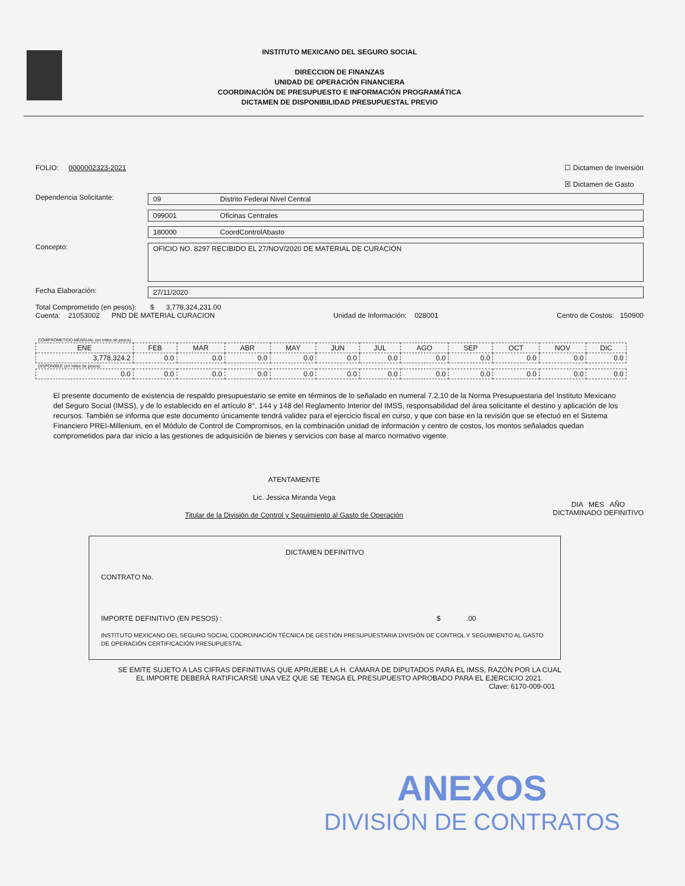INSTITUTO MEXICANO DEL SEGURO SOCIAL
DIRECCION DE FINANZAS
UNIDAD DE OPERACIÓN FINANCIERA
COORDINACIÓN DE PRESUPUESTO E INFORMACIÓN PROGRAMÁTICA
DICTAMEN DE DISPONIBILIDAD PRESUPUESTAL PREVIO
FOLIO: 0000002323-2021 ☐ Dictamen de Inversión
☒ Dictamen de Gasto
Dependencia Solicitante: 09 Distrito Federal Nivel Central
099001 Oficinas Centrales
180000 CoordControlAbasto
Concepto:
OFICIO NO. 8297 RECIBIDO EL 27/NOV/2020 DE MATERIAL DE CURACIÓN
Fecha Elaboración: 27/11/2020
Total Comprometido (en pesos): $ 3,778,324,231.00
Cuenta: 21053002 PND DE MATERIAL CURACION Unidad de Información: 028001 Centro de Costos: 150900
| COMPROMETIDO MENSUAL (en miles de pesos) | | | | | | | | | | | |
| ENE | FEB | MAR | ABR | MAY | JUN | JUL | AGO | SEP | OCT | NOV | DIC |
| 3,778,324.2 | 0.0 | 0.0 | 0.0 | 0.0 | 0.0 | 0.0 | 0.0 | 0.0 | 0.0 | 0.0 | 0.0 |
| DISPONIBLE (en miles de pesos) | | | | | | | | | | | |
| 0.0 | 0.0 | 0.0 | 0.0 | 0.0 | 0.0 | 0.0 | 0.0 | 0.0 | 0.0 | 0.0 | 0.0 |
El presente documento de existencia de respaldo presupuestario se emite en términos de lo señalado en numeral 7.2.10 de la Norma Presupuestaria del Instituto Mexicano del Seguro Social (IMSS), y de lo establecido en el artículo 8°, 144 y 148 del Reglamento Interior del IMSS, responsabilidad del área solicitante el destino y aplicación de los recursos. También se informa que este documento únicamente tendrá validez para el ejercicio fiscal en curso, y que con base en la revisión que se efectuó en el Sistema Financiero PREI-Millenium, en el Módulo de Control de Compromisos, en la combinación unidad de información y centro de costos, los montos señalados quedan comprometidos para dar inicio a las gestiones de adquisición de bienes y servicios con base al marco normativo vigente.
ATENTAMENTE
Lic. Jessica Miranda Vega
Titular de la División de Control y Seguimiento al Gasto de Operación
DIA MES AÑO
DICTAMINADO DEFINITIVO
DICTAMEN DEFINITIVO
CONTRATO No.
IMPORTE DEFINITIVO (EN PESOS) : $ .00
INSTITUTO MEXICANO DEL SEGURO SOCIAL COORDINACIÓN TÉCNICA DE GESTIÓN PRESUPUESTARIA DIVISIÓN DE CONTROL Y SEGUIMIENTO AL GASTO DE OPERACIÓN CERTIFICACIÓN PRESUPUESTAL
SE EMITE SUJETO A LAS CIFRAS DEFINITIVAS QUE APRUEBE LA H. CÁMARA DE DIPUTADOS PARA EL IMSS, RAZÓN POR LA CUAL
EL IMPORTE DEBERÁ RATIFICARSE UNA VEZ QUE SE TENGA EL PRESUPUESTO APROBADO PARA EL EJERCICIO 2021.
Clave: 6170-009-001
ANEXOS
DIVISIÓN DE CONTRATOS